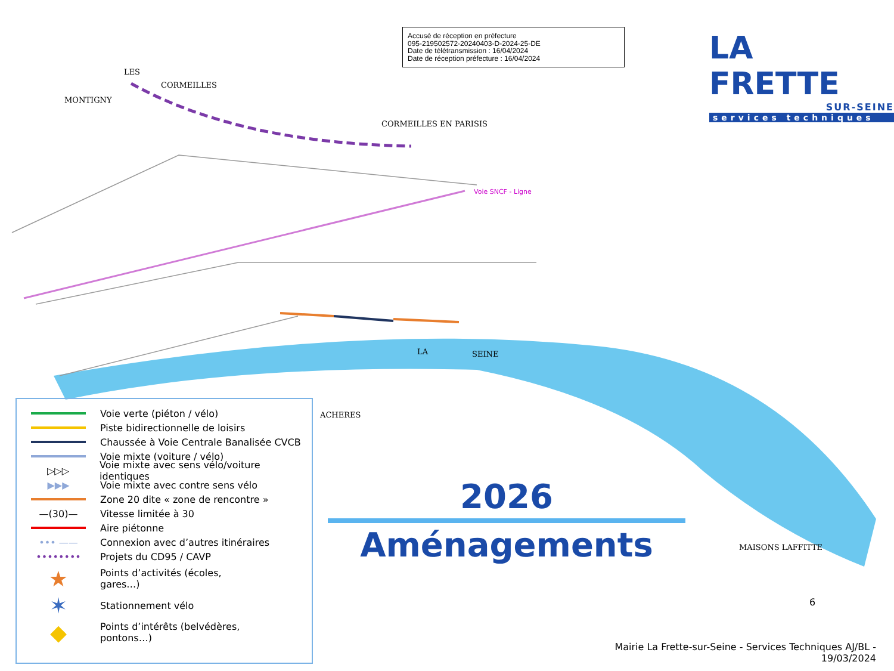Accusé de réception en préfecture
095-219502572-20240403-D-2024-25-DE
Date de télétransmission : 16/04/2024
Date de réception préfecture : 16/04/2024
LA FRETTE
SUR-SEINE
services techniques
LES
CORMEILLES
MONTIGNY
CORMEILLES EN PARISIS
Voie SNCF - Ligne
LA SEINE
ACHERES
MAISONS LAFFITTE
Voie verte (piéton / vélo)
Piste bidirectionnelle de loisirs
Chaussée à Voie Centrale Banalisée CVCB
Voie mixte (voiture / vélo)
▷▷▷
Voie mixte avec sens vélo/voiture identiques
▶▶▶
Voie mixte avec contre sens vélo
Zone 20 dite « zone de rencontre »
—(30)—
Vitesse limitée à 30
Aire piétonne
••• ——
Connexion avec d’autres itinéraires
••••••••
Projets du CD95 / CAVP
★
Points d’activités (écoles,
gares…)
✶
Stationnement vélo
◆
Points d’intérêts (belvédères,
pontons…)
2026
Aménagements
6
Mairie La Frette-sur-Seine - Services Techniques AJ/BL -
19/03/2024